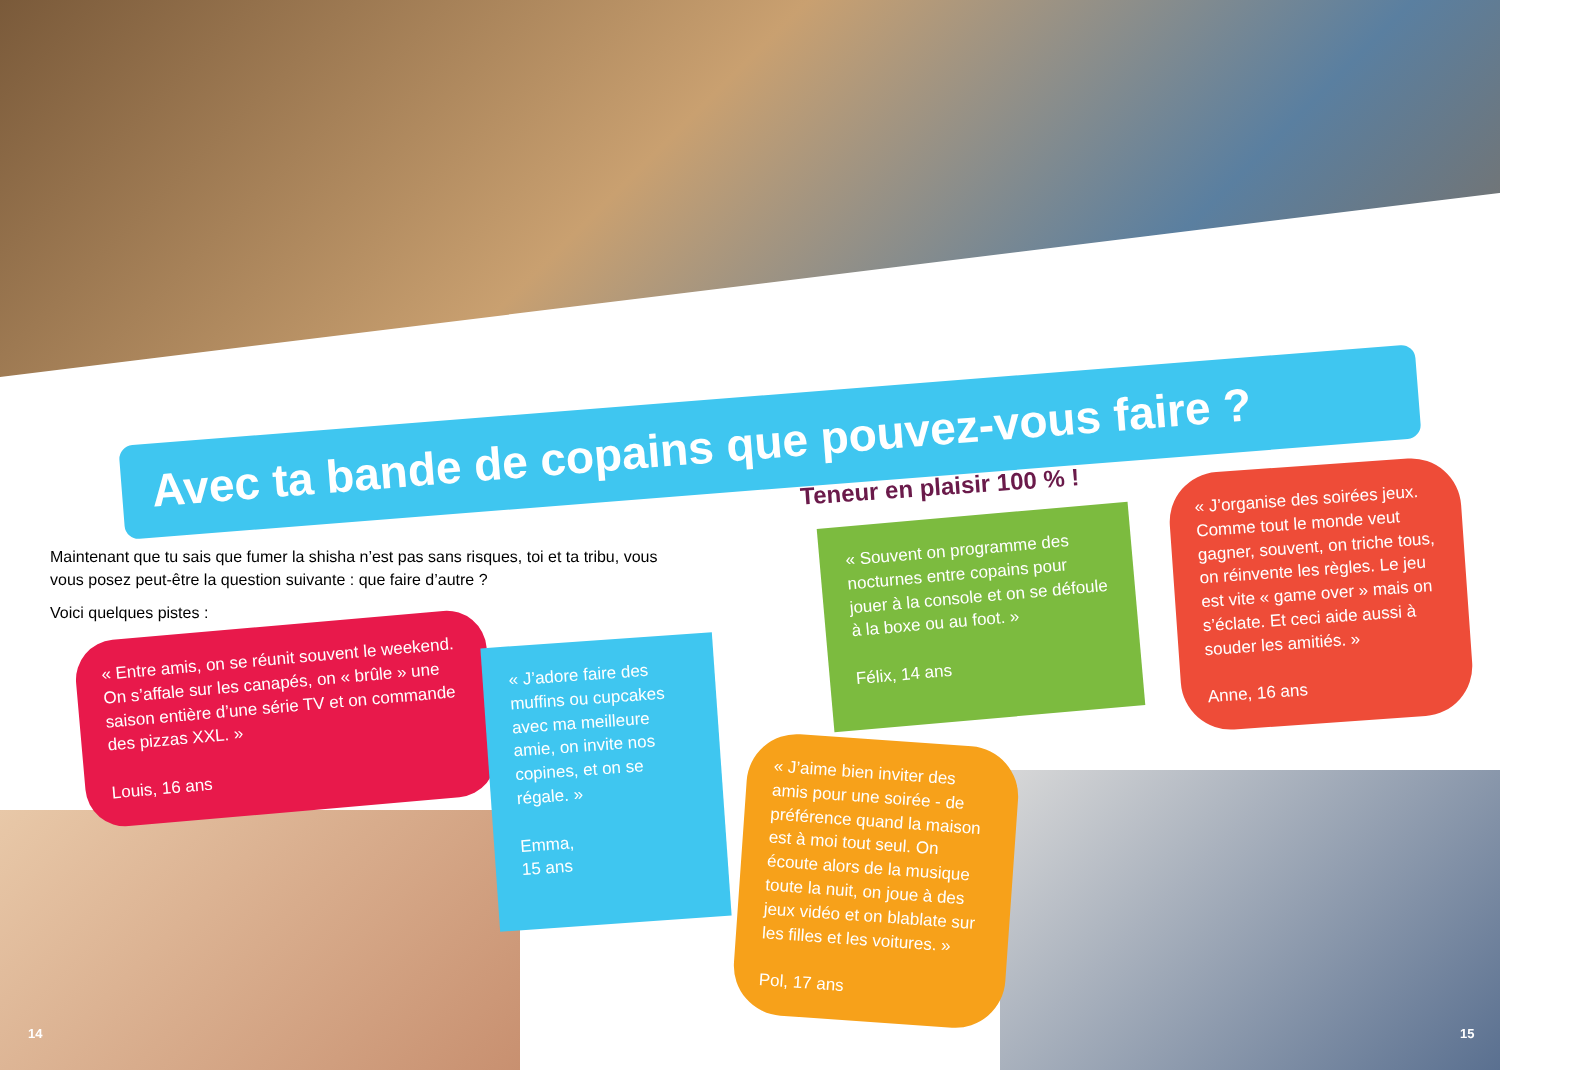Avec ta bande de copains que pouvez-vous faire ?
Maintenant que tu sais que fumer la shisha n’est pas sans risques, toi et ta tribu, vous vous posez peut-être la question suivante : que faire d’autre ?
Voici quelques pistes :
Teneur en plaisir 100 % !
« Entre amis, on se réunit souvent le weekend. On s’affale sur les canapés, on « brûle » une saison entière d’une série TV et on commande des pizzas XXL. »
Louis, 16 ans
« J’adore faire des muffins ou cupcakes avec ma meilleure amie, on invite nos copines, et on se régale. »
Emma,
15 ans
« Souvent on programme des nocturnes entre copains pour jouer à la console et on se défoule à la boxe ou au foot. »
Félix, 14 ans
« J’organise des soirées jeux. Comme tout le monde veut gagner, souvent, on triche tous, on réinvente les règles. Le jeu est vite « game over » mais on s’éclate. Et ceci aide aussi à souder les amitiés. »
Anne, 16 ans
« J’aime bien inviter des amis pour une soirée - de préférence quand la maison est à moi tout seul. On écoute alors de la musique toute la nuit, on joue à des jeux vidéo et on blablate sur les filles et les voitures. »
Pol, 17 ans
14 15